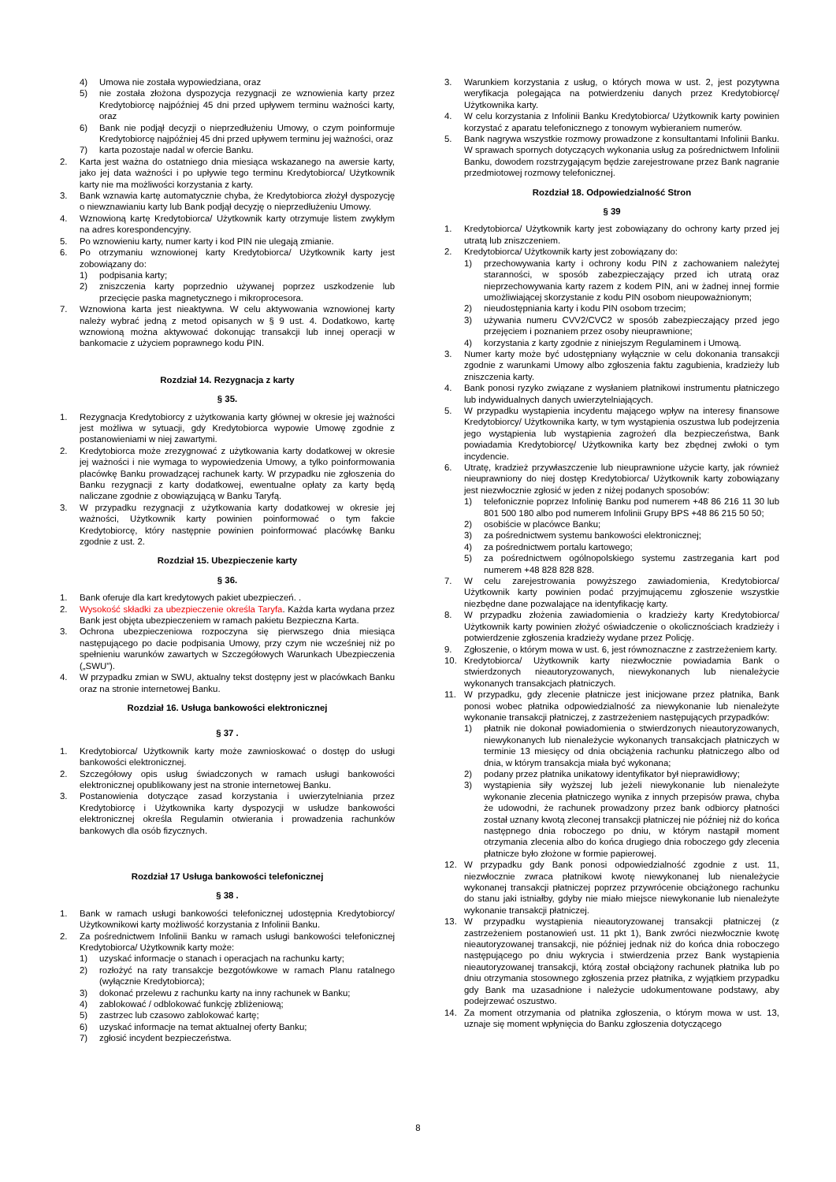4) Umowa nie została wypowiedziana, oraz
5) nie została złożona dyspozycja rezygnacji ze wznowienia karty przez Kredytobiorcę najpóźniej 45 dni przed upływem terminu ważności karty, oraz
6) Bank nie podjął decyzji o nieprzedłużeniu Umowy, o czym poinformuje Kredytobiorcę najpóźniej 45 dni przed upływem terminu jej ważności, oraz
7) karta pozostaje nadal w ofercie Banku.
2. Karta jest ważna do ostatniego dnia miesiąca wskazanego na awersie karty, jako jej data ważności i po upływie tego terminu Kredytobiorca/ Użytkownik karty nie ma możliwości korzystania z karty.
3. Bank wznawia kartę automatycznie chyba, że Kredytobiorca złożył dyspozycję o niewznawianiu karty lub Bank podjął decyzję o nieprzedłużeniu Umowy.
4. Wznowioną kartę Kredytobiorca/ Użytkownik karty otrzymuje listem zwykłym na adres korespondencyjny.
5. Po wznowieniu karty, numer karty i kod PIN nie ulegają zmianie.
6. Po otrzymaniu wznowionej karty Kredytobiorca/ Użytkownik karty jest zobowiązany do:
1) podpisania karty;
2) zniszczenia karty poprzednio używanej poprzez uszkodzenie lub przecięcie paska magnetycznego i mikroprocesora.
7. Wznowiona karta jest nieaktywna. W celu aktywowania wznowionej karty należy wybrać jedną z metod opisanych w § 9 ust. 4. Dodatkowo, kartę wznowioną można aktywować dokonując transakcji lub innej operacji w bankomacie z użyciem poprawnego kodu PIN.
Rozdział 14. Rezygnacja z karty
§ 35.
1. Rezygnacja Kredytobiorcy z użytkowania karty głównej w okresie jej ważności jest możliwa w sytuacji, gdy Kredytobiorca wypowie Umowę zgodnie z postanowieniami w niej zawartymi.
2. Kredytobiorca może zrezygnować z użytkowania karty dodatkowej w okresie jej ważności i nie wymaga to wypowiedzenia Umowy, a tylko poinformowania placówkę Banku prowadzącej rachunek karty. W przypadku nie zgłoszenia do Banku rezygnacji z karty dodatkowej, ewentualne opłaty za karty będą naliczane zgodnie z obowiązującą w Banku Taryfą.
3. W przypadku rezygnacji z użytkowania karty dodatkowej w okresie jej ważności, Użytkownik karty powinien poinformować o tym fakcie Kredytobiorcę, który następnie powinien poinformować placówkę Banku zgodnie z ust. 2.
Rozdział 15. Ubezpieczenie karty
§ 36.
1. Bank oferuje dla kart kredytowych pakiet ubezpieczeń. .
2. Wysokość składki za ubezpieczenie określa Taryfa. Każda karta wydana przez Bank jest objęta ubezpieczeniem w ramach pakietu Bezpieczna Karta.
3. Ochrona ubezpieczeniowa rozpoczyna się pierwszego dnia miesiąca następującego po dacie podpisania Umowy, przy czym nie wcześniej niż po spełnieniu warunków zawartych w Szczegółowych Warunkach Ubezpieczenia („SWU”).
4. W przypadku zmian w SWU, aktualny tekst dostępny jest w placówkach Banku oraz na stronie internetowej Banku.
Rozdział 16. Usługa bankowości elektronicznej
§ 37 .
1. Kredytobiorca/ Użytkownik karty może zawnioskować o dostęp do usługi bankowości elektronicznej.
2. Szczegółowy opis usług świadczonych w ramach usługi bankowości elektronicznej opublikowany jest na stronie internetowej Banku.
3. Postanowienia dotyczące zasad korzystania i uwierzytelniania przez Kredytobiorcę i Użytkownika karty dyspozycji w usłudze bankowości elektronicznej określa Regulamin otwierania i prowadzenia rachunków bankowych dla osób fizycznych.
Rozdział 17 Usługa bankowości telefonicznej
§ 38 .
1. Bank w ramach usługi bankowości telefonicznej udostępnia Kredytobiorcy/ Użytkownikowi karty możliwość korzystania z Infolinii Banku.
2. Za pośrednictwem Infolinii Banku w ramach usługi bankowości telefonicznej Kredytobiorca/ Użytkownik karty może:
1) uzyskać informacje o stanach i operacjach na rachunku karty;
2) rozłożyć na raty transakcje bezgotówkowe w ramach Planu ratalnego (wyłącznie Kredytobiorca);
3) dokonać przelewu z rachunku karty na inny rachunek w Banku;
4) zablokować / odblokować funkcję zbliżeniową;
5) zastrzec lub czasowo zablokować kartę;
6) uzyskać informacje na temat aktualnej oferty Banku;
7) zgłosić incydent bezpieczeństwa.
3. Warunkiem korzystania z usług, o których mowa w ust. 2, jest pozytywna weryfikacja polegająca na potwierdzeniu danych przez Kredytobiorcę/ Użytkownika karty.
4. W celu korzystania z Infolinii Banku Kredytobiorca/ Użytkownik karty powinien korzystać z aparatu telefonicznego z tonowym wybieraniem numerów.
5. Bank nagrywa wszystkie rozmowy prowadzone z konsultantami Infolinii Banku. W sprawach spornych dotyczących wykonania usług za pośrednictwem Infolinii Banku, dowodem rozstrzygającym będzie zarejestrowane przez Bank nagranie przedmiotowej rozmowy telefonicznej.
Rozdział 18. Odpowiedzialność Stron
§ 39
1. Kredytobiorca/ Użytkownik karty jest zobowiązany do ochrony karty przed jej utratą lub zniszczeniem.
2. Kredytobiorca/ Użytkownik karty jest zobowiązany do:
1) przechowywania karty i ochrony kodu PIN z zachowaniem należytej staranności, w sposób zabezpieczający przed ich utratą oraz nieprzechowywania karty razem z kodem PIN, ani w żadnej innej formie umożliwiającej skorzystanie z kodu PIN osobom nieupoważnionym;
2) nieudostępniania karty i kodu PIN osobom trzecim;
3) używania numeru CVV2/CVC2 w sposób zabezpieczający przed jego przejęciem i poznaniem przez osoby nieuprawnione;
4) korzystania z karty zgodnie z niniejszym Regulaminem i Umową.
3. Numer karty może być udostępniany wyłącznie w celu dokonania transakcji zgodnie z warunkami Umowy albo zgłoszenia faktu zagubienia, kradzieży lub zniszczenia karty.
4. Bank ponosi ryzyko związane z wysłaniem płatnikowi instrumentu płatniczego lub indywidualnych danych uwierzytelniających.
5. W przypadku wystąpienia incydentu mającego wpływ na interesy finansowe Kredytobiorcy/ Użytkownika karty, w tym wystąpienia oszustwa lub podejrzenia jego wystąpienia lub wystąpienia zagrożeń dla bezpieczeństwa, Bank powiadamia Kredytobiorcę/ Użytkownika karty bez zbędnej zwłoki o tym incydencie.
6. Utratę, kradzież przywłaszczenie lub nieuprawnione użycie karty, jak również nieuprawniony do niej dostęp Kredytobiorca/ Użytkownik karty zobowiązany jest niezwłocznie zgłosić w jeden z niżej podanych sposobów:
1) telefonicznie poprzez Infolinię Banku pod numerem +48 86 216 11 30 lub 801 500 180 albo pod numerem Infolinii Grupy BPS +48 86 215 50 50;
2) osobiście w placówce Banku;
3) za pośrednictwem systemu bankowości elektronicznej;
4) za pośrednictwem portalu kartowego;
5) za pośrednictwem ogólnopolskiego systemu zastrzegania kart pod numerem +48 828 828 828.
7. W celu zarejestrowania powyższego zawiadomienia, Kredytobiorca/ Użytkownik karty powinien podać przyjmującemu zgłoszenie wszystkie niezbędne dane pozwalające na identyfikację karty.
8. W przypadku złożenia zawiadomienia o kradzieży karty Kredytobiorca/ Użytkownik karty powinien złożyć oświadczenie o okolicznościach kradzieży i potwierdzenie zgłoszenia kradzieży wydane przez Policję.
9. Zgłoszenie, o którym mowa w ust. 6, jest równoznaczne z zastrzeżeniem karty.
10. Kredytobiorca/ Użytkownik karty niezwłocznie powiadamia Bank o stwierdzonych nieautoryzowanych, niewykonanych lub nienależycie wykonanych transakcjach płatniczych.
11. W przypadku, gdy zlecenie płatnicze jest inicjowane przez płatnika, Bank ponosi wobec płatnika odpowiedzialność za niewykonanie lub nienależyte wykonanie transakcji płatniczej, z zastrzeżeniem następujących przypadków:
1) płatnik nie dokonał powiadomienia o stwierdzonych nieautoryzowanych, niewykonanych lub nienależycie wykonanych transakcjach płatniczych w terminie 13 miesięcy od dnia obciążenia rachunku płatniczego albo od dnia, w którym transakcja miała być wykonana;
2) podany przez płatnika unikatowy identyfikator był nieprawidłowy;
3) wystąpienia siły wyższej lub jeżeli niewykonanie lub nienależyte wykonanie zlecenia płatniczego wynika z innych przepisów prawa, chyba że udowodni, że rachunek prowadzony przez bank odbiorcy płatności został uznany kwotą zleconej transakcji płatniczej nie później niż do końca następnego dnia roboczego po dniu, w którym nastąpił moment otrzymania zlecenia albo do końca drugiego dnia roboczego gdy zlecenia płatnicze było złożone w formie papierowej.
12. W przypadku gdy Bank ponosi odpowiedzialność zgodnie z ust. 11, niezwłocznie zwraca płatnikowi kwotę niewykonanej lub nienależycie wykonanej transakcji płatniczej poprzez przywrócenie obciążonego rachunku do stanu jaki istniałby, gdyby nie miało miejsce niewykonanie lub nienależyte wykonanie transakcji płatniczej.
13. W przypadku wystąpienia nieautoryzowanej transakcji płatniczej (z zastrzeżeniem postanowień ust. 11 pkt 1), Bank zwróci niezwłocznie kwotę nieautoryzowanej transakcji, nie później jednak niż do końca dnia roboczego następującego po dniu wykrycia i stwierdzenia przez Bank wystąpienia nieautoryzowanej transakcji, którą został obciążony rachunek płatnika lub po dniu otrzymania stosownego zgłoszenia przez płatnika, z wyjątkiem przypadku gdy Bank ma uzasadnione i należycie udokumentowane podstawy, aby podejrzewać oszustwo.
14. Za moment otrzymania od płatnika zgłoszenia, o którym mowa w ust. 13, uznaje się moment wpłynięcia do Banku zgłoszenia dotyczącego
8